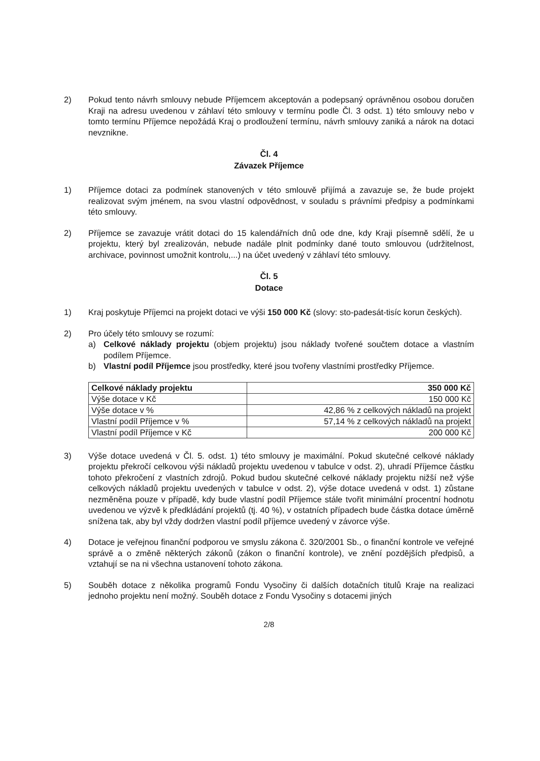2) Pokud tento návrh smlouvy nebude Příjemcem akceptován a podepsaný oprávněnou osobou doručen Kraji na adresu uvedenou v záhlaví této smlouvy v termínu podle Čl. 3 odst. 1) této smlouvy nebo v tomto termínu Příjemce nepožádá Kraj o prodloužení termínu, návrh smlouvy zaniká a nárok na dotaci nevznikne.
Čl. 4
Závazek Příjemce
1) Příjemce dotaci za podmínek stanovených v této smlouvě přijímá a zavazuje se, že bude projekt realizovat svým jménem, na svou vlastní odpovědnost, v souladu s právními předpisy a podmínkami této smlouvy.
2) Příjemce se zavazuje vrátit dotaci do 15 kalendářních dnů ode dne, kdy Kraji písemně sdělí, že u projektu, který byl zrealizován, nebude nadále plnit podmínky dané touto smlouvou (udržitelnost, archivace, povinnost umožnit kontrolu,...) na účet uvedený v záhlaví této smlouvy.
Čl. 5
Dotace
1) Kraj poskytuje Příjemci na projekt dotaci ve výši 150 000 Kč (slovy: sto-padesát-tisíc korun českých).
2) Pro účely této smlouvy se rozumí:
a) Celkové náklady projektu (objem projektu) jsou náklady tvořené součtem dotace a vlastním podílem Příjemce.
b) Vlastní podíl Příjemce jsou prostředky, které jsou tvořeny vlastními prostředky Příjemce.
| Celkové náklady projektu | 350 000 Kč |
| Výše dotace v Kč | 150 000 Kč |
| Výše dotace v % | 42,86 % z celkových nákladů na projekt |
| Vlastní podíl Příjemce v % | 57,14 % z celkových nákladů na projekt |
| Vlastní podíl Příjemce v Kč | 200 000 Kč |
3) Výše dotace uvedená v Čl. 5. odst. 1) této smlouvy je maximální. Pokud skutečné celkové náklady projektu překročí celkovou výši nákladů projektu uvedenou v tabulce v odst. 2), uhradí Příjemce částku tohoto překročení z vlastních zdrojů. Pokud budou skutečné celkové náklady projektu nižší než výše celkových nákladů projektu uvedených v tabulce v odst. 2), výše dotace uvedená v odst. 1) zůstane nezměněna pouze v případě, kdy bude vlastní podíl Příjemce stále tvořit minimální procentní hodnotu uvedenou ve výzvě k předkládání projektů (tj. 40 %), v ostatních případech bude částka dotace úměrně snížena tak, aby byl vždy dodržen vlastní podíl příjemce uvedený v závorce výše.
4) Dotace je veřejnou finanční podporou ve smyslu zákona č. 320/2001 Sb., o finanční kontrole ve veřejné správě a o změně některých zákonů (zákon o finanční kontrole), ve znění pozdějších předpisů, a vztahují se na ni všechna ustanovení tohoto zákona.
5) Souběh dotace z několika programů Fondu Vysočiny či dalších dotačních titulů Kraje na realizaci jednoho projektu není možný. Souběh dotace z Fondu Vysočiny s dotacemi jiných
2/8